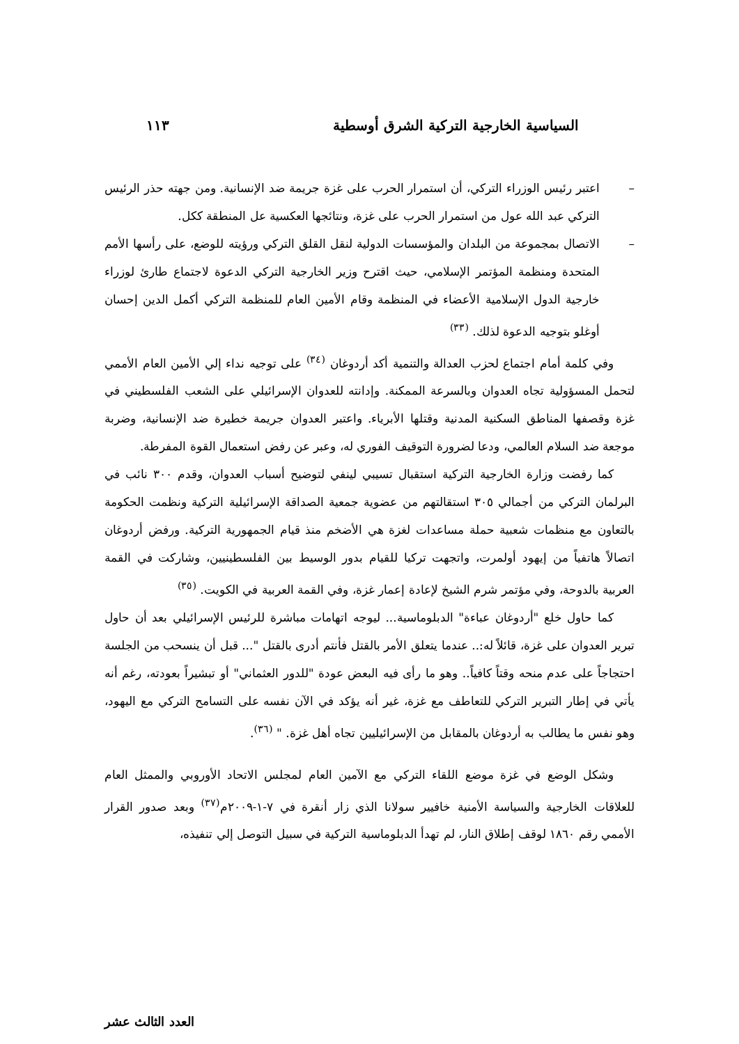السياسية الخارجية التركية الشرق أوسطية ١١٣
– اعتبر رئيس الوزراء التركي، أن استمرار الحرب على غزة جريمة ضد الإنسانية. ومن جهته حذر الرئيس التركي عبد الله عول من استمرار الحرب على غزة، ونتائجها العكسية عل المنطقة ككل.
– الاتصال بمجموعة من البلدان والمؤسسات الدولية لنقل القلق التركي ورؤيته للوضع، على رأسها الأمم المتحدة ومنظمة المؤتمر الإسلامي، حيث اقترح وزير الخارجية التركي الدعوة لاجتماع طارئ لوزراء خارجية الدول الإسلامية الأعضاء في المنظمة وقام الأمين العام للمنظمة التركي أكمل الدين إحسان أوغلو بتوجيه الدعوة لذلك. <sup>(٣٣)</sup>
وفي كلمة أمام اجتماع لحزب العدالة والتنمية أكد أردوغان <sup>(٣٤)</sup> على توجيه نداء إلي الأمين العام الأممي لتحمل المسؤولية تجاه العدوان وبالسرعة الممكنة. وإدانته للعدوان الإسرائيلي على الشعب الفلسطيني في غزة وقصفها المناطق السكنية المدنية وقتلها الأبرياء. واعتبر العدوان جريمة خطيرة ضد الإنسانية، وضربة موجعة ضد السلام العالمي، ودعا لضرورة التوقيف الفوري له، وعبر عن رفض استعمال القوة المفرطة.
كما رفضت وزارة الخارجية التركية استقبال تسيبي لينفي لتوضيح أسباب العدوان، وقدم ٣٠٠ نائب في البرلمان التركي من أجمالي ٣٠٥ استقالتهم من عضوية جمعية الصداقة الإسرائيلية التركية ونظمت الحكومة بالتعاون مع منظمات شعبية حملة مساعدات لغزة هي الأضخم منذ قيام الجمهورية التركية. ورفض أردوغان اتصالاً هاتفياً من إيهود أولمرت، واتجهت تركيا للقيام بدور الوسيط بين الفلسطينيين، وشاركت في القمة العربية بالدوحة، وفي مؤتمر شرم الشيخ لإعادة إعمار غزة، وفي القمة العربية في الكويت. <sup>(٣٥)</sup>
كما حاول خلع "أردوغان عباءة" الدبلوماسية... ليوجه اتهامات مباشرة للرئيس الإسرائيلي بعد أن حاول تبرير العدوان على غزة، قائلاً له:.. عندما يتعلق الأمر بالقتل فأنتم أدرى بالقتل "... قبل أن ينسحب من الجلسة احتجاجاً على عدم منحه وقتاً كافياً.. وهو ما رأى فيه البعض عودة "للدور العثماني" أو تبشيراً بعودته، رغم أنه يأتي في إطار التبرير التركي للتعاطف مع غزة، غير أنه يؤكد في الآن نفسه على التسامح التركي مع اليهود، وهو نفس ما يطالب به أردوغان بالمقابل من الإسرائيليين تجاه أهل غزة. " <sup>(٣٦)</sup>.
وشكل الوضع في غزة موضع اللقاء التركي مع الآمين العام لمجلس الاتحاد الأوروبي والممثل العام للعلاقات الخارجية والسياسة الأمنية خافيير سولانا الذي زار أنقرة في ٧-١-٢٠٠٩م<sup>(٣٧)</sup> وبعد صدور القرار الأممي رقم ١٨٦٠ لوقف إطلاق النار، لم تهدأ الدبلوماسية التركية في سبيل التوصل إلي تنفيذه،
العدد الثالث عشر